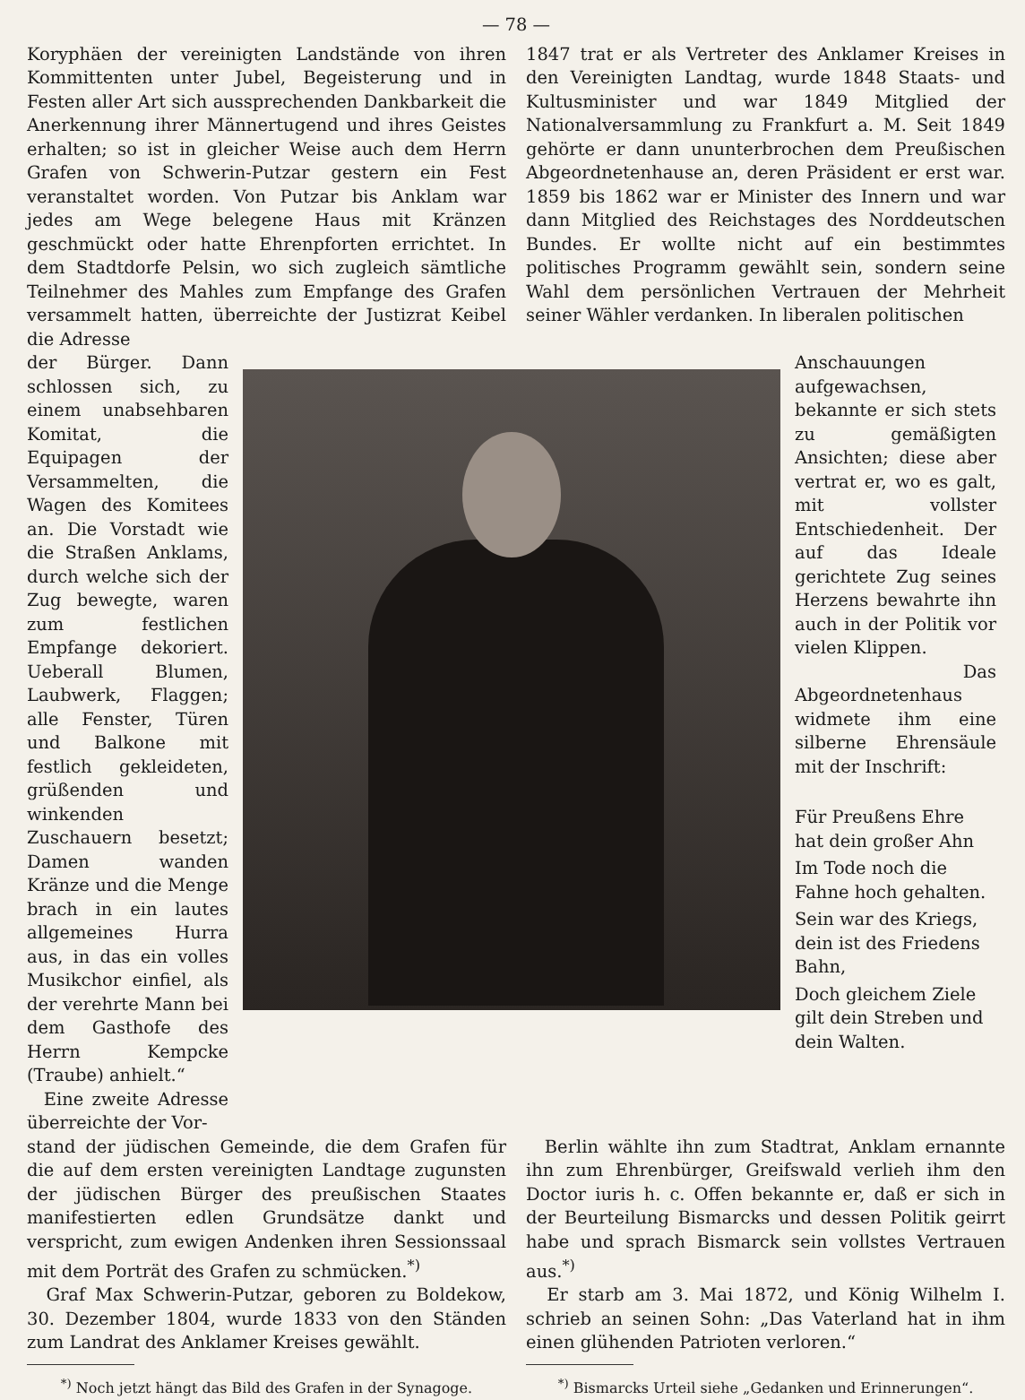— 78 —
Koryphäen der vereinigten Landstände von ihren Kommittenten unter Jubel, Begeisterung und in Festen aller Art sich aussprechenden Dankbarkeit die Anerkennung ihrer Männertugend und ihres Geistes erhalten; so ist in gleicher Weise auch dem Herrn Grafen von Schwerin-Putzar gestern ein Fest veranstaltet worden. Von Putzar bis Anklam war jedes am Wege belegene Haus mit Kränzen geschmückt oder hatte Ehrenpforten errichtet. In dem Stadtdorfe Pelsin, wo sich zugleich sämtliche Teilnehmer des Mahles zum Empfange des Grafen versammelt hatten, überreichte der Justizrat Keibel die Adresse
1847 trat er als Vertreter des Anklamer Kreises in den Vereinigten Landtag, wurde 1848 Staats- und Kultusminister und war 1849 Mitglied der Nationalversammlung zu Frankfurt a. M. Seit 1849 gehörte er dann ununterbrochen dem Preußischen Abgeordnetenhause an, deren Präsident er erst war. 1859 bis 1862 war er Minister des Innern und war dann Mitglied des Reichstages des Norddeutschen Bundes. Er wollte nicht auf ein bestimmtes politisches Programm gewählt sein, sondern seine Wahl dem persönlichen Vertrauen der Mehrheit seiner Wähler verdanken. In liberalen politischen
der Bürger. Dann schlossen sich, zu einem unabsehbaren Komitat, die Equipagen der Versammelten, die Wagen des Komitees an. Die Vorstadt wie die Straßen Anklams, durch welche sich der Zug bewegte, waren zum festlichen Empfange dekoriert. Ueberall Blumen, Laubwerk, Flaggen; alle Fenster, Türen und Balkone mit festlich gekleideten, grüßenden und winkenden Zuschauern besetzt; Damen wanden Kränze und die Menge brach in ein lautes allgemeines Hurra aus, in das ein volles Musikchor einfiel, als der verehrte Mann bei dem Gasthofe des Herrn Kempcke (Traube) anhielt.“
Eine zweite Adresse überreichte der Vor-
Anschauungen aufgewachsen, bekannte er sich stets zu gemäßigten Ansichten; diese aber vertrat er, wo es galt, mit vollster Entschiedenheit. Der auf das Ideale gerichtete Zug seines Herzens bewahrte ihn auch in der Politik vor vielen Klippen.
Das Abgeordnetenhaus widmete ihm eine silberne Ehrensäule mit der Inschrift:
Für Preußens Ehre hat dein großer Ahn
Im Tode noch die Fahne hoch gehalten.
Sein war des Kriegs, dein ist des Friedens Bahn,
Doch gleichem Ziele gilt dein Streben und dein Walten.
stand der jüdischen Gemeinde, die dem Grafen für die auf dem ersten vereinigten Landtage zugunsten der jüdischen Bürger des preußischen Staates manifestierten edlen Grundsätze dankt und verspricht, zum ewigen Andenken ihren Sessionssaal mit dem Porträt des Grafen zu schmücken.<sup>*)</sup>
Graf Max Schwerin-Putzar, geboren zu Boldekow, 30. Dezember 1804, wurde 1833 von den Ständen zum Landrat des Anklamer Kreises gewählt.
<sup>*)</sup> Noch jetzt hängt das Bild des Grafen in der Synagoge.
Berlin wählte ihn zum Stadtrat, Anklam ernannte ihn zum Ehrenbürger, Greifswald verlieh ihm den Doctor iuris h. c. Offen bekannte er, daß er sich in der Beurteilung Bismarcks und dessen Politik geirrt habe und sprach Bismarck sein vollstes Vertrauen aus.<sup>*)</sup>
Er starb am 3. Mai 1872, und König Wilhelm I. schrieb an seinen Sohn: „Das Vaterland hat in ihm einen glühenden Patrioten verloren.“
<sup>*)</sup> Bismarcks Urteil siehe „Gedanken und Erinnerungen“.